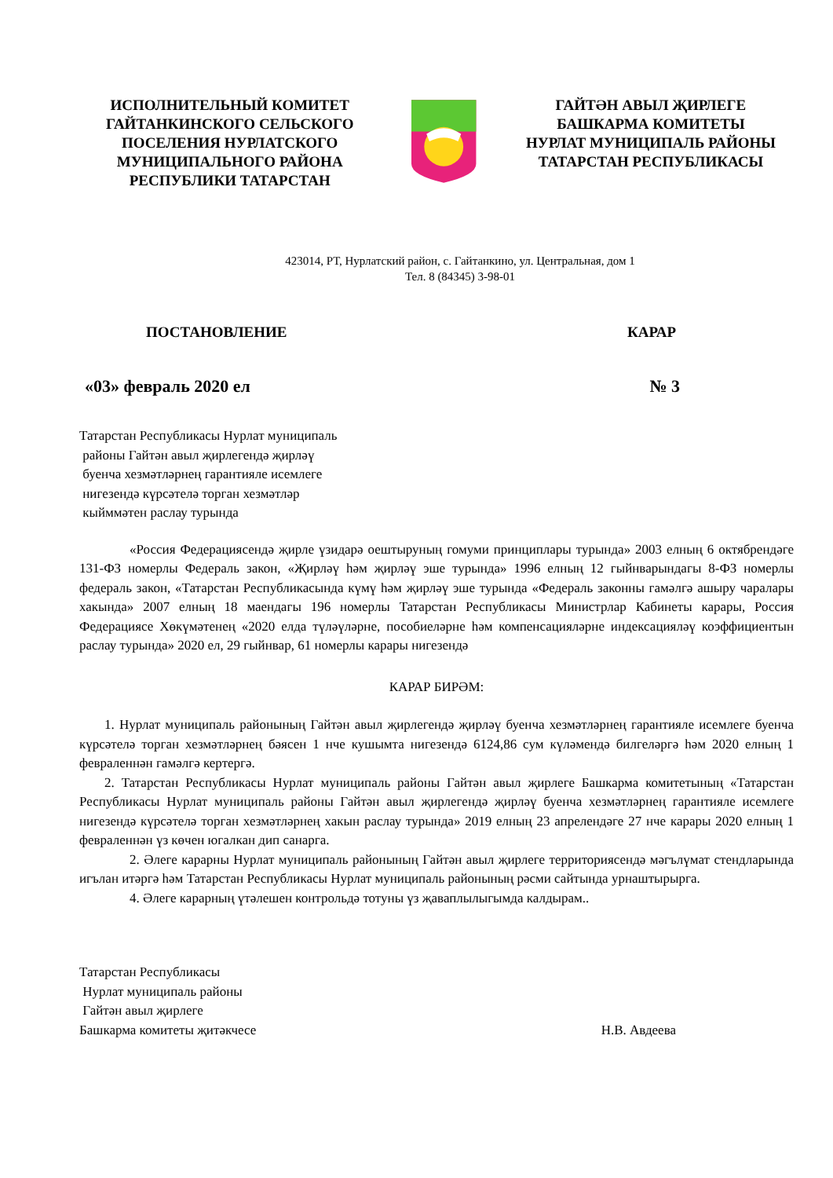ИСПОЛНИТЕЛЬНЫЙ КОМИТЕТ
ГАЙТАНКИНСКОГО СЕЛЬСКОГО
ПОСЕЛЕНИЯ НУРЛАТСКОГО
МУНИЦИПАЛЬНОГО РАЙОНА
РЕСПУБЛИКИ ТАТАРСТАН
ГАЙТӘН АВЫЛ ҖИРЛЕГЕ
БАШКАРМА КОМИТЕТЫ
НУРЛАТ МУНИЦИПАЛЬ РАЙОНЫ
ТАТАРСТАН РЕСПУБЛИКАСЫ
423014, РТ, Нурлатский район, с. Гайтанкино, ул. Центральная, дом 1
Тел. 8 (84345) 3-98-01
ПОСТАНОВЛЕНИЕ КАРАР
«03» февраль 2020 ел № 3
Татарстан Республикасы Нурлат муниципаль
районы Гайтән авыл җирлегендә җирләү
буенча хезмәтләрнең гарантияле исемлеге
нигезендә күрсәтелә торган хезмәтләр
кыйммәтен раслау турында
«Россия Федерациясендә җирле үзидарә оештыруның гомуми принциплары турында» 2003 елның 6 октябрендәге 131-ФЗ номерлы Федераль закон, «Җирләү һәм җирләү эше турында» 1996 елның 12 гыйнварындагы 8-ФЗ номерлы федераль закон, «Татарстан Республикасында күмү һәм җирләү эше турында «Федераль законны гамәлгә ашыру чаралары хакында» 2007 елның 18 маендагы 196 номерлы Татарстан Республикасы Министрлар Кабинеты карары, Россия Федерациясе Хөкүмәтенең «2020 елда түләүләрне, пособиеләрне һәм компенсацияләрне индексацияләү коэффициентын раслау турында» 2020 ел, 29 гыйнвар, 61 номерлы карары нигезендә
КАРАР БИРӘМ:
1. Нурлат муниципаль районының Гайтән авыл җирлегендә җирләү буенча хезмәтләрнең гарантияле исемлеге буенча күрсәтелә торган хезмәтләрнең бәясен 1 нче кушымта нигезендә 6124,86 сум күләмендә билгеләргә һәм 2020 елның 1 февраленнән гамәлгә кертергә.
2. Татарстан Республикасы Нурлат муниципаль районы Гайтән авыл җирлеге Башкарма комитетының «Татарстан Республикасы Нурлат муниципаль районы Гайтән авыл җирлегендә җирләү буенча хезмәтләрнең гарантияле исемлеге нигезендә күрсәтелә торган хезмәтләрнең хакын раслау турында» 2019 елның 23 апрелендәге 27 нче карары 2020 елның 1 февраленнән үз көчен югалкан дип санарга.
2. Әлеге карарны Нурлат муниципаль районының Гайтән авыл җирлеге территориясендә мәгълүмат стендларында игълан итәргә һәм Татарстан Республикасы Нурлат муниципаль районының рәсми сайтында урнаштырырга.
4. Әлеге карарның үтәлешен контрольдә тотуны үз җаваплылыгымда калдырам..
Татарстан Республикасы
Нурлат муниципаль районы
Гайтән авыл җирлеге
Башкарма комитеты җитәкчесе Н.В. Авдеева